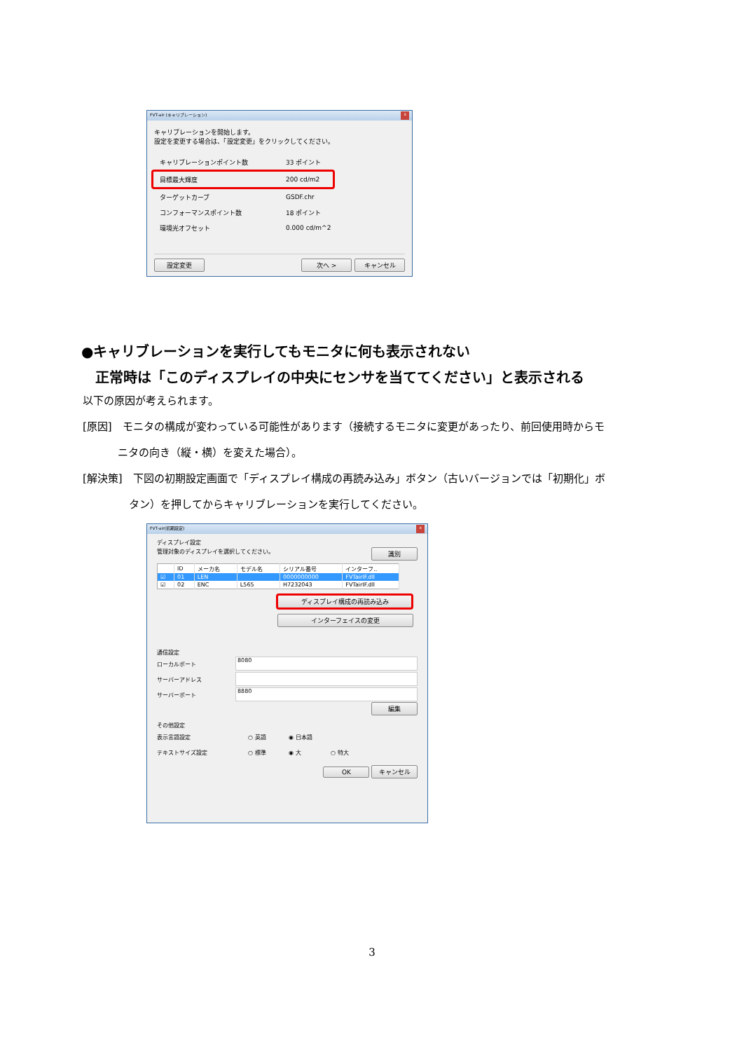FVT-air (キャリブレーション) x
キャリブレーションを開始します。
設定を変更する場合は、「設定変更」をクリックしてください。
キャリブレーションポイント数 33 ポイント
目標最大輝度 200 cd/m2
ターゲットカーブ GSDF.chr
コンフォーマンスポイント数 18 ポイント
環境光オフセット 0.000 cd/m^2
設定変更 次へ > キャンセル
●キャリブレーションを実行してもモニタに何も表示されない
　正常時は「このディスプレイの中央にセンサを当ててください」と表示される
以下の原因が考えられます。
[原因]　モニタの構成が変わっている可能性があります（接続するモニタに変更があったり、前回使用時からモ
ニタの向き（縦・横）を変えた場合）。
[解決策]　下図の初期設定画面で「ディスプレイ構成の再読み込み」ボタン（古いバージョンでは「初期化」ボ
タン）を押してからキャリブレーションを実行してください。
FVT-air(初期設定) x
ディスプレイ設定
管理対象のディスプレイを選択してください。 識別
| | ID | メーカ名 | モデル名 | シリアル番号 | インターフ.. |
| --- | --- | --- | --- | --- | --- |
| ☑ | 01 | LEN | | 0000000000 | FVTairIF.dll |
| ☑ | 02 | ENC | L565 | H7232043 | FVTairIF.dll |
ディスプレイ構成の再読み込み インターフェイスの変更
通信設定
ローカルポート 8080
サーバーアドレス
サーバーポート 8880
編集
その他設定
表示言語設定 ○ 英語 ◉ 日本語
テキストサイズ設定 ○ 標準 ◉ 大 ○ 特大
OK キャンセル
3